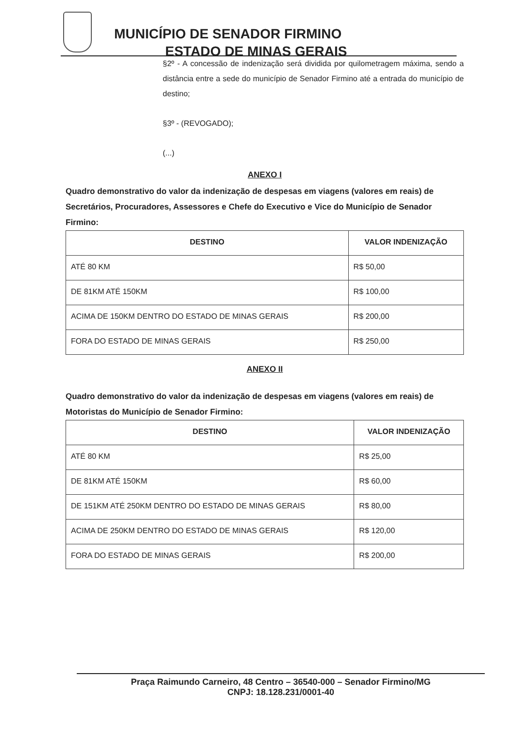MUNICÍPIO DE SENADOR FIRMINO
ESTADO DE MINAS GERAIS
§2º - A concessão de indenização será dividida por quilometragem máxima, sendo a distância entre a sede do município de Senador Firmino até a entrada do município de destino;
§3º - (REVOGADO);
(...)
ANEXO I
Quadro demonstrativo do valor da indenização de despesas em viagens (valores em reais) de Secretários, Procuradores, Assessores e Chefe do Executivo e Vice do Município de Senador Firmino:
| DESTINO | VALOR INDENIZAÇÃO |
| --- | --- |
| ATÉ 80 KM | R$ 50,00 |
| DE 81KM ATÉ 150KM | R$ 100,00 |
| ACIMA DE 150KM DENTRO DO ESTADO DE MINAS GERAIS | R$ 200,00 |
| FORA DO ESTADO DE MINAS GERAIS | R$ 250,00 |
ANEXO II
Quadro demonstrativo do valor da indenização de despesas em viagens (valores em reais) de Motoristas do Município de Senador Firmino:
| DESTINO | VALOR INDENIZAÇÃO |
| --- | --- |
| ATÉ 80 KM | R$ 25,00 |
| DE 81KM ATÉ 150KM | R$ 60,00 |
| DE 151KM ATÉ 250KM DENTRO DO ESTADO DE MINAS GERAIS | R$ 80,00 |
| ACIMA DE 250KM DENTRO DO ESTADO DE MINAS GERAIS | R$ 120,00 |
| FORA DO ESTADO DE MINAS GERAIS | R$ 200,00 |
Praça Raimundo Carneiro, 48 Centro – 36540-000 – Senador Firmino/MG
CNPJ: 18.128.231/0001-40